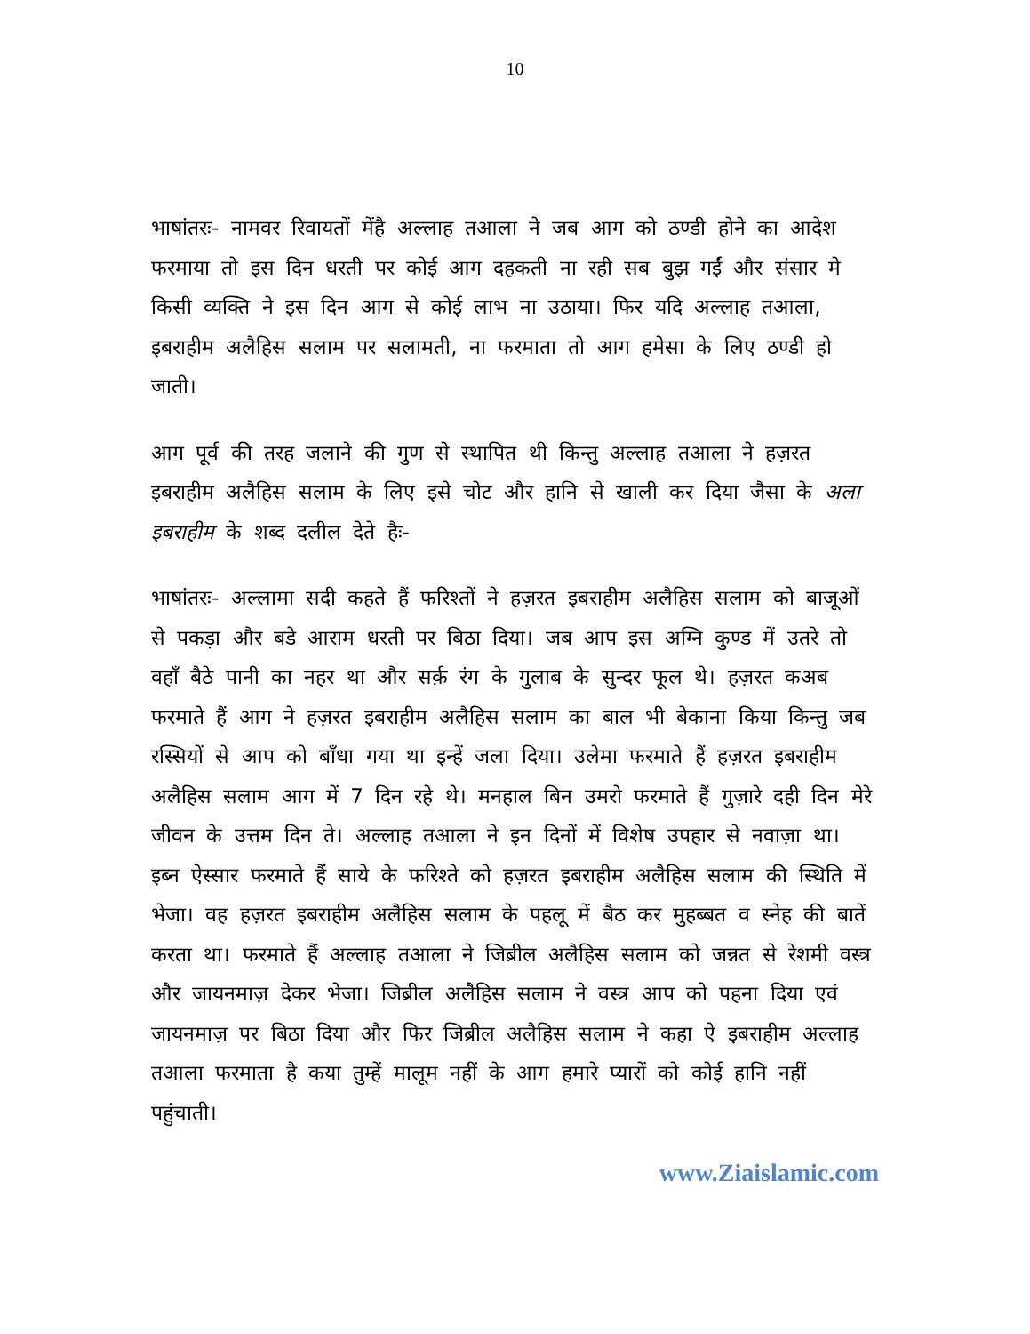10
भाषांतरः- नामवर रिवायतों मेंहै अल्लाह तआला ने जब आग को ठण्डी होने का आदेश फरमाया तो इस दिन धरती पर कोई आग दहकती ना रही सब बुझ गईं और संसार मे किसी व्यक्ति ने इस दिन आग से कोई लाभ ना उठाया। फिर यदि अल्लाह तआला, इबराहीम अलैहिस सलाम पर सलामती, ना फरमाता तो आग हमेसा के लिए ठण्डी हो जाती।
आग पूर्व की तरह जलाने की गुण से स्थापित थी किन्तु अल्लाह तआला ने हज़रत इबराहीम अलैहिस सलाम के लिए इसे चोट और हानि से खाली कर दिया जैसा के अला इबराहीम के शब्द दलील देते हैः-
भाषांतरः- अल्लामा सदी कहते हैं फरिश्तों ने हज़रत इबराहीम अलैहिस सलाम को बाजूओं से पकड़ा और बडे आराम धरती पर बिठा दिया। जब आप इस अग्नि कुण्ड में उतरे तो वहाँ बैठे पानी का नहर था और सर्क़ रंग के गुलाब के सुन्दर फूल थे। हज़रत कअब फरमाते हैं आग ने हज़रत इबराहीम अलैहिस सलाम का बाल भी बेकाना किया किन्तु जब रस्सियों से आप को बाँधा गया था इन्हें जला दिया। उलेमा फरमाते हैं हज़रत इबराहीम अलैहिस सलाम आग में 7 दिन रहे थे। मनहाल बिन उमरो फरमाते हैं गुज़ारे दही दिन मेरे जीवन के उत्तम दिन ते। अल्लाह तआला ने इन दिनों में विशेष उपहार से नवाज़ा था। इब्न ऐस्सार फरमाते हैं साये के फरिश्ते को हज़रत इबराहीम अलैहिस सलाम की स्थिति में भेजा। वह हज़रत इबराहीम अलैहिस सलाम के पहलू में बैठ कर मुहब्बत व स्नेह की बातें करता था। फरमाते हैं अल्लाह तआला ने जिब्रील अलैहिस सलाम को जन्नत से रेशमी वस्त्र और जायनमाज़ देकर भेजा। जिब्रील अलैहिस सलाम ने वस्त्र आप को पहना दिया एवं जायनमाज़ पर बिठा दिया और फिर जिब्रील अलैहिस सलाम ने कहा ऐ इबराहीम अल्लाह तआला फरमाता है कया तुम्हें मालूम नहीं के आग हमारे प्यारों को कोई हानि नहीं पहुंचाती।
www.Ziaislamic.com